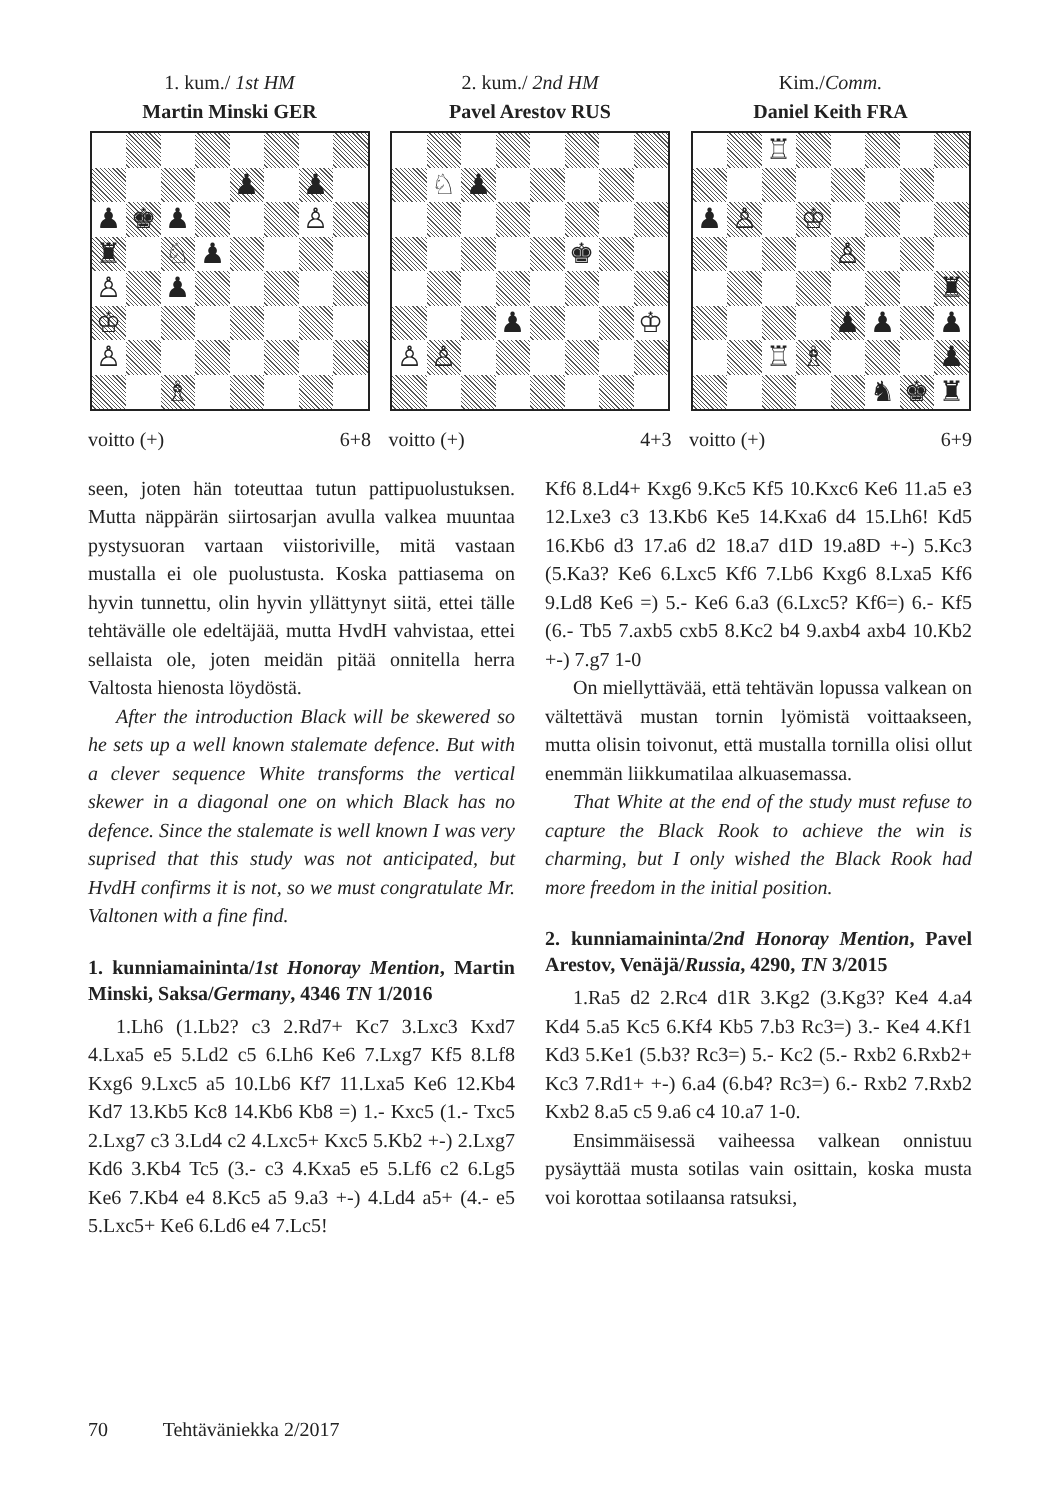1. kum./ 1st HM
Martin Minski GER
♟
♟
♟
♚
♟
♙
♜
♘
♟
♙
♟
♔
♙
♗
voitto (+) 6+8
2. kum./ 2nd HM
Pavel Arestov RUS
♘
♟
♚
♟
♔
♙
♙
voitto (+) 4+3
Kim./Comm.
Daniel Keith FRA
♖
♟
♙
♔
♙
♜
♟
♟
♟
♖
♗
♟
♞
♚
♜
voitto (+) 6+9
seen, joten hän toteuttaa tutun pattipuolustuksen. Mutta näppärän siirtosarjan avulla valkea muuntaa pystysuoran vartaan viistoriville, mitä vastaan mustalla ei ole puolustusta. Koska pattiasema on hyvin tunnettu, olin hyvin yllättynyt siitä, ettei tälle tehtävälle ole edeltäjää, mutta HvdH vahvistaa, ettei sellaista ole, joten meidän pitää onnitella herra Valtosta hienosta löydöstä.
After the introduction Black will be skewered so he sets up a well known stalemate defence. But with a clever sequence White transforms the vertical skewer in a diagonal one on which Black has no defence. Since the stalemate is well known I was very suprised that this study was not anticipated, but HvdH confirms it is not, so we must congratulate Mr. Valtonen with a fine find.
1. kunniamaininta/1st Honoray Mention, Martin Minski, Saksa/Germany, 4346 TN 1/2016
1.Lh6 (1.Lb2? c3 2.Rd7+ Kc7 3.Lxc3 Kxd7 4.Lxa5 e5 5.Ld2 c5 6.Lh6 Ke6 7.Lxg7 Kf5 8.Lf8 Kxg6 9.Lxc5 a5 10.Lb6 Kf7 11.Lxa5 Ke6 12.Kb4 Kd7 13.Kb5 Kc8 14.Kb6 Kb8 =) 1.- Kxc5 (1.- Txc5 2.Lxg7 c3 3.Ld4 c2 4.Lxc5+ Kxc5 5.Kb2 +-) 2.Lxg7 Kd6 3.Kb4 Tc5 (3.- c3 4.Kxa5 e5 5.Lf6 c2 6.Lg5 Ke6 7.Kb4 e4 8.Kc5 a5 9.a3 +-) 4.Ld4 a5+ (4.- e5 5.Lxc5+ Ke6 6.Ld6 e4 7.Lc5!
Kf6 8.Ld4+ Kxg6 9.Kc5 Kf5 10.Kxc6 Ke6 11.a5 e3 12.Lxe3 c3 13.Kb6 Ke5 14.Kxa6 d4 15.Lh6! Kd5 16.Kb6 d3 17.a6 d2 18.a7 d1D 19.a8D +-) 5.Kc3 (5.Ka3? Ke6 6.Lxc5 Kf6 7.Lb6 Kxg6 8.Lxa5 Kf6 9.Ld8 Ke6 =) 5.- Ke6 6.a3 (6.Lxc5? Kf6=) 6.- Kf5 (6.- Tb5 7.axb5 cxb5 8.Kc2 b4 9.axb4 axb4 10.Kb2 +-) 7.g7 1-0
On miellyttävää, että tehtävän lopussa valkean on vältettävä mustan tornin lyömistä voittaakseen, mutta olisin toivonut, että mustalla tornilla olisi ollut enemmän liikkumatilaa alkuasemassa.
That White at the end of the study must refuse to capture the Black Rook to achieve the win is charming, but I only wished the Black Rook had more freedom in the initial position.
2. kunniamaininta/2nd Honoray Mention, Pavel Arestov, Venäjä/Russia, 4290, TN 3/2015
1.Ra5 d2 2.Rc4 d1R 3.Kg2 (3.Kg3? Ke4 4.a4 Kd4 5.a5 Kc5 6.Kf4 Kb5 7.b3 Rc3=) 3.- Ke4 4.Kf1 Kd3 5.Ke1 (5.b3? Rc3=) 5.- Kc2 (5.- Rxb2 6.Rxb2+ Kc3 7.Rd1+ +-) 6.a4 (6.b4? Rc3=) 6.- Rxb2 7.Rxb2 Kxb2 8.a5 c5 9.a6 c4 10.a7 1-0.
Ensimmäisessä vaiheessa valkean onnistuu pysäyttää musta sotilas vain osittain, koska musta voi korottaa sotilaansa ratsuksi,
70 Tehtäväniekka 2/2017